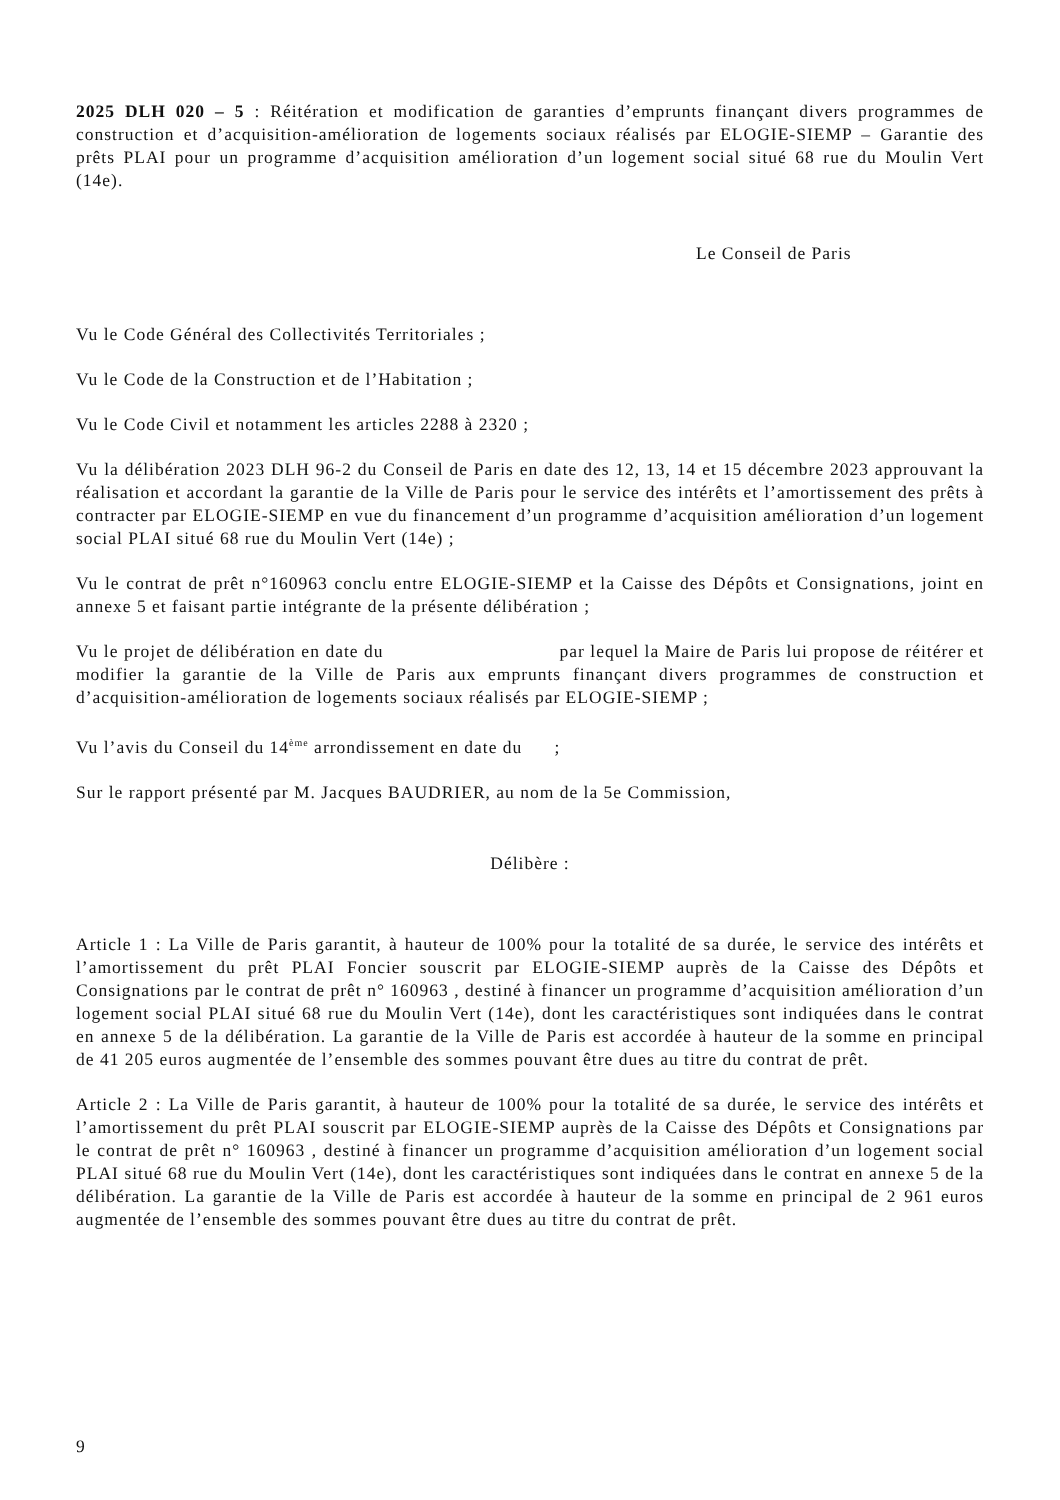2025 DLH 020 – 5 : Réitération et modification de garanties d’emprunts finançant divers programmes de construction et d’acquisition-amélioration de logements sociaux réalisés par ELOGIE-SIEMP – Garantie des prêts PLAI pour un programme d’acquisition amélioration d’un logement social situé 68 rue du Moulin Vert (14e).
Le Conseil de Paris
Vu le Code Général des Collectivités Territoriales ;
Vu le Code de la Construction et de l’Habitation ;
Vu le Code Civil et notamment les articles 2288 à 2320 ;
Vu la délibération 2023 DLH 96-2 du Conseil de Paris en date des 12, 13, 14 et 15 décembre 2023 approuvant la réalisation et accordant la garantie de la Ville de Paris pour le service des intérêts et l’amortissement des prêts à contracter par ELOGIE-SIEMP en vue du financement d’un programme d’acquisition amélioration d’un logement social PLAI situé 68 rue du Moulin Vert (14e) ;
Vu le contrat de prêt n°160963 conclu entre ELOGIE-SIEMP et la Caisse des Dépôts et Consignations, joint en annexe 5 et faisant partie intégrante de la présente délibération ;
Vu le projet de délibération en date du par lequel la Maire de Paris lui propose de réitérer et modifier la garantie de la Ville de Paris aux emprunts finançant divers programmes de construction et d’acquisition-amélioration de logements sociaux réalisés par ELOGIE-SIEMP ;
Vu l’avis du Conseil du 14<sup>ème</sup> arrondissement en date du ;
Sur le rapport présenté par M. Jacques BAUDRIER, au nom de la 5e Commission,
Délibère :
Article 1 : La Ville de Paris garantit, à hauteur de 100% pour la totalité de sa durée, le service des intérêts et l’amortissement du prêt PLAI Foncier souscrit par ELOGIE-SIEMP auprès de la Caisse des Dépôts et Consignations par le contrat de prêt n° 160963 , destiné à financer un programme d’acquisition amélioration d’un logement social PLAI situé 68 rue du Moulin Vert (14e), dont les caractéristiques sont indiquées dans le contrat en annexe 5 de la délibération. La garantie de la Ville de Paris est accordée à hauteur de la somme en principal de 41 205 euros augmentée de l’ensemble des sommes pouvant être dues au titre du contrat de prêt.
Article 2 : La Ville de Paris garantit, à hauteur de 100% pour la totalité de sa durée, le service des intérêts et l’amortissement du prêt PLAI souscrit par ELOGIE-SIEMP auprès de la Caisse des Dépôts et Consignations par le contrat de prêt n° 160963 , destiné à financer un programme d’acquisition amélioration d’un logement social PLAI situé 68 rue du Moulin Vert (14e), dont les caractéristiques sont indiquées dans le contrat en annexe 5 de la délibération. La garantie de la Ville de Paris est accordée à hauteur de la somme en principal de 2 961 euros augmentée de l’ensemble des sommes pouvant être dues au titre du contrat de prêt.
9